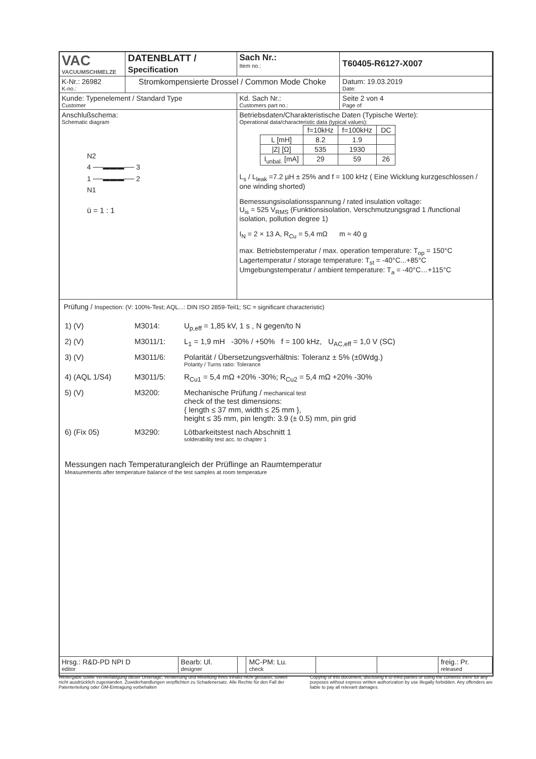| VAC VACUUMSCHMELZE | DATENBLATT / Specification | | Sach Nr.: Item no.: | T60405-R6127-X007 |
| K-Nr.: 26982 K-no.: | Stromkompensierte Drossel / Common Mode Choke | | | Datum: 19.03.2019 Date: |
| Kunde: Typenelement / Standard Type Customer | | Kd. Sach Nr.: Customers part no.: | | Seite 2 von 4 Page of |
| Anschlußschema: Schematic diagram N2 4 ──▬▬▬── 3 1 ──▬▬▬── 2 N1 ü = 1 : 1 | | Betriebsdaten/Charakteristische Daten (Typische Werte): Operational data/characteristic data (typical values): / / f=10kHz / f=100kHz / DC / / L [mH] / 8.2 / 1.9 / / / /Z/ [Ω] / 535 / 1930 / / / I<sub>unbal.</sub> [mA] / 29 / 59 / 26 / L<sub>s</sub> / L<sub>leak</sub> =7.2 µH ± 25% and f = 100 kHz ( Eine Wicklung kurzgeschlossen / one winding shorted) Bemessungsisolationsspannung / rated insulation voltage: U<sub>is</sub> = 525 V<sub>RMS</sub> (Funktionsisolation, Verschmutzungsgrad 1 /functional isolation, pollution degree 1) I<sub>N</sub> = 2 × 13 A, R<sub>Cu</sub> = 5,4 mΩ m ≈ 40 g max. Betriebstemperatur / max. operation temperature: T<sub>op</sub> = 150°C Lagertemperatur / storage temperature: T<sub>st</sub> = -40°C...+85°C Umgebungstemperatur / ambient temperature: T<sub>a</sub> = -40°C…+115°C | | |
Prüfung / Inspection: (V: 100%-Test; AQL...: DIN ISO 2859-Teil1; SC = significant characteristic)
| 1) (V) | M3014: | U<sub>p,eff</sub> = 1,85 kV, 1 s , N gegen/to N |
| 2) (V) | M3011/1: | L<sub>1</sub> = 1,9 mH -30% / +50% f = 100 kHz, U<sub>AC,eff</sub> = 1,0 V (SC) |
| 3) (V) | M3011/6: | Polarität / Übersetzungsverhältnis: Toleranz ± 5% (±0Wdg.) Polarity / Turns ratio: Tolerance |
| 4) (AQL 1/S4) | M3011/5: | R<sub>Cu1</sub> = 5,4 mΩ +20% -30%; R<sub>Cu2</sub> = 5,4 mΩ +20% -30% |
| 5) (V) | M3200: | Mechanische Prüfung / mechanical test check of the test dimensions: { length ≤ 37 mm, width ≤ 25 mm }, height ≤ 35 mm, pin length: 3.9 (± 0.5) mm, pin grid |
| 6) (Fix 05) | M3290: | Lötbarkeitstest nach Abschnitt 1 solderability test acc. to chapter 1 |
Messungen nach Temperaturangleich der Prüflinge an Raumtemperatur
Measurements after temperature balance of the test samples at room temperature
| Hrsg.: R&D-PD NPI D editor | Bearb: Ul. designer | | MC-PM: Lu. check | | | freig.: Pr. released |
Weitergabe sowie Vervielfältigung dieser Unterlage, Verwertung und Mitteilung ihres Inhalts nicht gestattet, soweit nicht ausdrücklich zugestanden. Zuwiderhandlungen verpflichten zu Schadenersatz. Alle Rechte für den Fall der Patenterteilung oder GM-Eintragung vorbehalten
Copying of this document, disclosing it to third parties or using the contents there for any purposes without express written authorization by use illegally forbidden. Any offenders are liable to pay all relevant damages.